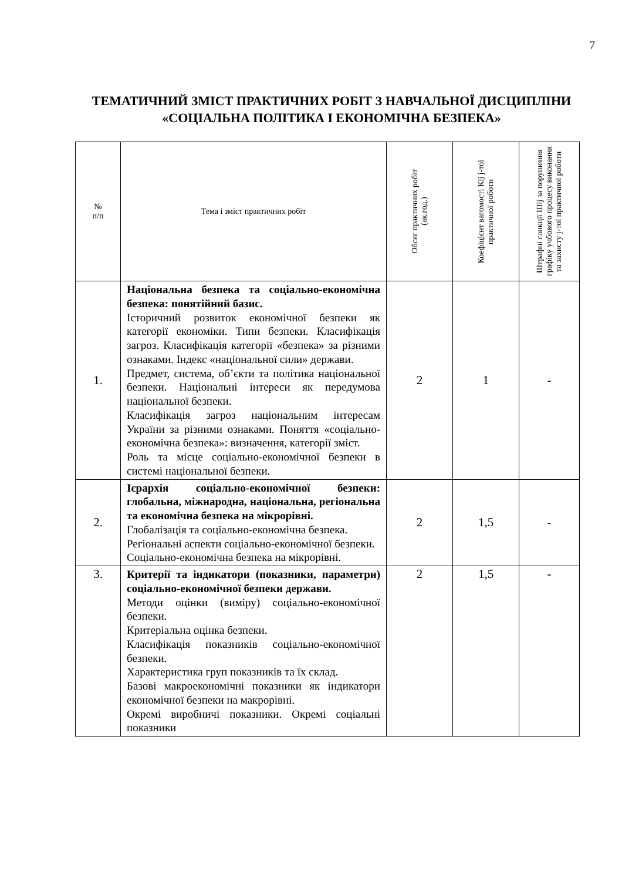7
ТЕМАТИЧНИЙ ЗМІСТ ПРАКТИЧНИХ РОБІТ З НАВЧАЛЬНОЇ ДИСЦИПЛІНИ «СОЦІАЛЬНА ПОЛІТИКА І ЕКОНОМІЧНА БЕЗПЕКА»
| № п/п | Тема і зміст практичних робіт | Обсяг практичних робіт (ак.год.) | Коефіцієнт вагомості Кij j-тої практичної роботи | Штрафні санкції Шij за порушення графіку учбового процесу виконання та захисту j-тої практичної роботи |
| --- | --- | --- | --- | --- |
| 1. | Національна безпека та соціально-економічна безпека: понятійний базис. Історичний розвиток економічної безпеки як категорії економіки. Типи безпеки. Класифікація загроз. Класифікація категорії «безпека» за різними ознаками. Індекс «національної сили» держави. Предмет, система, об’єкти та політика національної безпеки. Національні інтереси як передумова національної безпеки. Класифікація загроз національним інтересам України за різними ознаками. Поняття «соціально-економічна безпека»: визначення, категорії зміст. Роль та місце соціально-економічної безпеки в системі національної безпеки. | 2 | 1 | - |
| 2. | Ієрархія соціально-економічної безпеки: глобальна, міжнародна, національна, регіональна та економічна безпека на мікрорівні. Глобалізація та соціально-економічна безпека. Регіональні аспекти соціально-економічної безпеки. Соціально-економічна безпека на мікрорівні. | 2 | 1,5 | - |
| 3. | Критерії та індикатори (показники, параметри) соціально-економічної безпеки держави. Методи оцінки (виміру) соціально-економічної безпеки. Критеріальна оцінка безпеки. Класифікація показників соціально-економічної безпеки. Характеристика груп показників та їх склад. Базові макроекономічні показники як індикатори економічної безпеки на макрорівні. Окремі виробничі показники. Окремі соціальні показники | 2 | 1,5 | - |